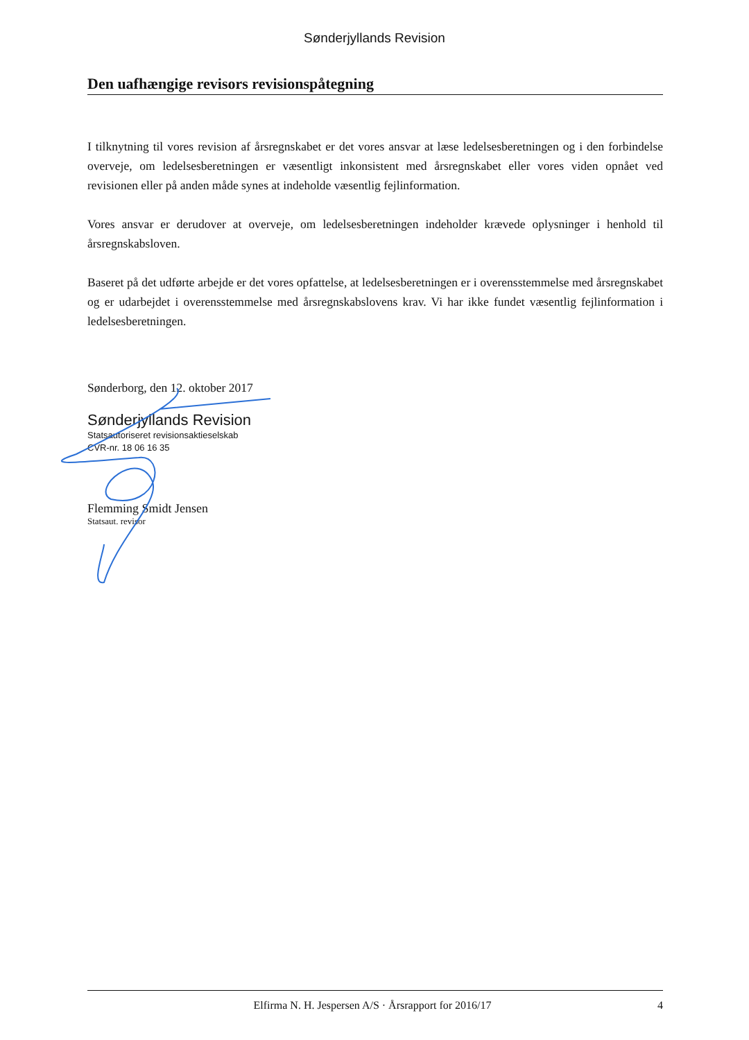Sønderjyllands Revision
Den uafhængige revisors revisionspåtegning
I tilknytning til vores revision af årsregnskabet er det vores ansvar at læse ledelsesberetningen og i den forbindelse overveje, om ledelsesberetningen er væsentligt inkonsistent med årsregnskabet eller vores viden opnået ved revisionen eller på anden måde synes at indeholde væsentlig fejlinformation.
Vores ansvar er derudover at overveje, om ledelsesberetningen indeholder krævede oplysninger i henhold til årsregnskabsloven.
Baseret på det udførte arbejde er det vores opfattelse, at ledelsesberetningen er i overensstemmelse med årsregnskabet og er udarbejdet i overensstemmelse med årsregnskabslovens krav. Vi har ikke fundet væsentlig fejlinformation i ledelsesberetningen.
Sønderborg, den 12. oktober 2017
Sønderjyllands Revision
Statsautoriseret revisionsaktieselskab
CVR-nr. 18 06 16 35
Flemming Smidt Jensen
Statsaut. revisor
Elfirma N. H. Jespersen A/S · Årsrapport for 2016/17 4